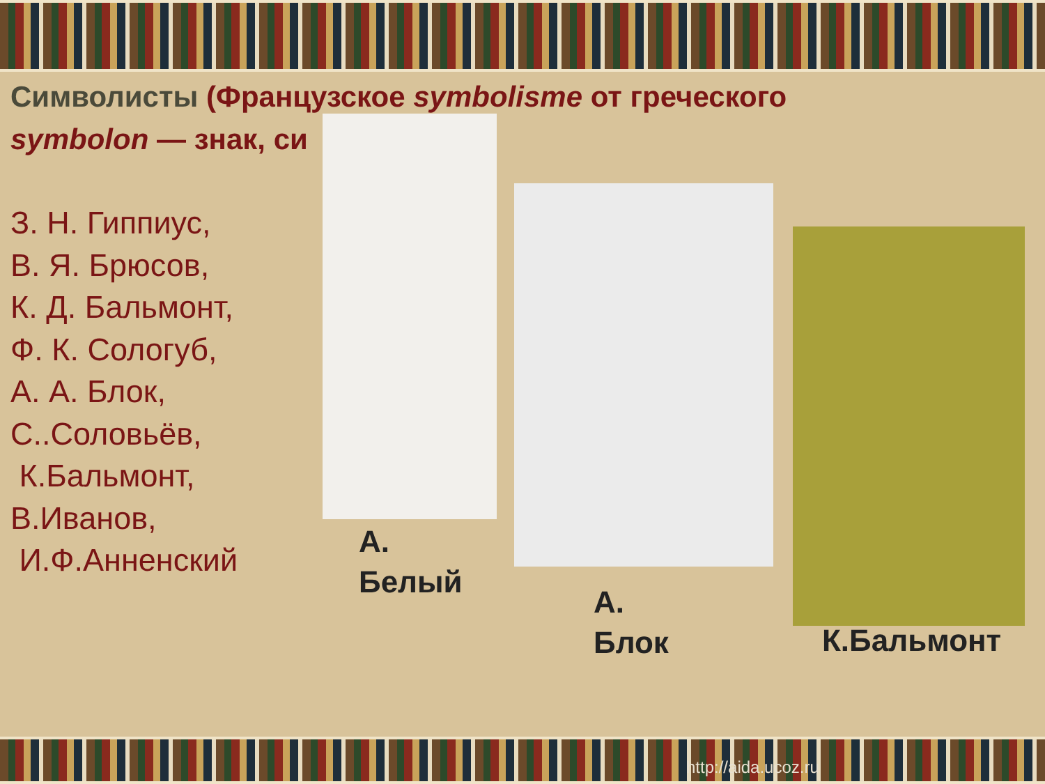Символисты (Французское symbolisme от греческого
symbolon — знак, си
З. Н. Гиппиус,
В. Я. Брюсов,
К. Д. Бальмонт,
Ф. К. Сологуб,
А. А. Блок,
С..Соловьёв,
К.Бальмонт,
В.Иванов,
И.Ф.Анненский
А.
Белый
А.
Блок
К.Бальмонт
http://aida.ucoz.ru